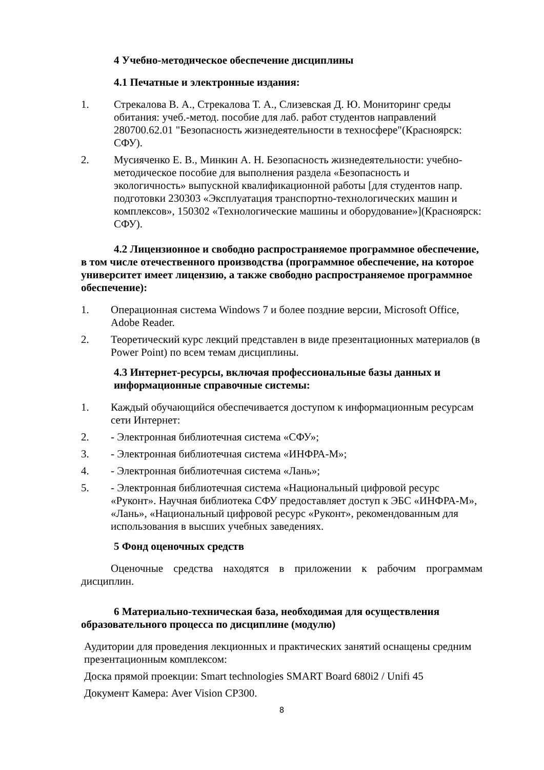4 Учебно-методическое обеспечение дисциплины
4.1 Печатные и электронные издания:
1. Стрекалова В. А., Стрекалова Т. А., Слизевская Д. Ю. Мониторинг среды обитания: учеб.-метод. пособие для лаб. работ студентов направлений 280700.62.01 "Безопасность жизнедеятельности в техносфере"(Красноярск: СФУ).
2. Мусияченко Е. В., Минкин А. Н. Безопасность жизнедеятельности: учебно-методическое пособие для выполнения раздела «Безопасность и экологичность» выпускной квалификационной работы [для студентов напр. подготовки 230303 «Эксплуатация транспортно-технологических машин и комплексов», 150302 «Технологические машины и оборудование»](Красноярск: СФУ).
4.2 Лицензионное и свободно распространяемое программное обеспечение, в том числе отечественного производства (программное обеспечение, на которое университет имеет лицензию, а также свободно распространяемое программное обеспечение):
1. Операционная система Windows 7 и более поздние версии, Microsoft Office, Adobe Reader.
2. Теоретический курс лекций представлен в виде презентационных материалов (в Power Point) по всем темам дисциплины.
4.3 Интернет-ресурсы, включая профессиональные базы данных и информационные справочные системы:
1. Каждый обучающийся обеспечивается доступом к информационным ресурсам сети Интернет:
2. - Электронная библиотечная система «СФУ»;
3. - Электронная библиотечная система «ИНФРА-М»;
4. - Электронная библиотечная система «Лань»;
5. - Электронная библиотечная система «Национальный цифровой ресурс «Руконт». Научная библиотека СФУ предоставляет доступ к ЭБС «ИНФРА-М», «Лань», «Национальный цифровой ресурс «Руконт», рекомендованным для использования в высших учебных заведениях.
5 Фонд оценочных средств
Оценочные средства находятся в приложении к рабочим программам дисциплин.
6 Материально-техническая база, необходимая для осуществления образовательного процесса по дисциплине (модулю)
Аудитории для проведения лекционных и практических занятий оснащены средним презентационным комплексом:
Доска прямой проекции: Smart technologies SMART Board 680i2 / Unifi 45
Документ Камера: Aver Vision CP300.
8